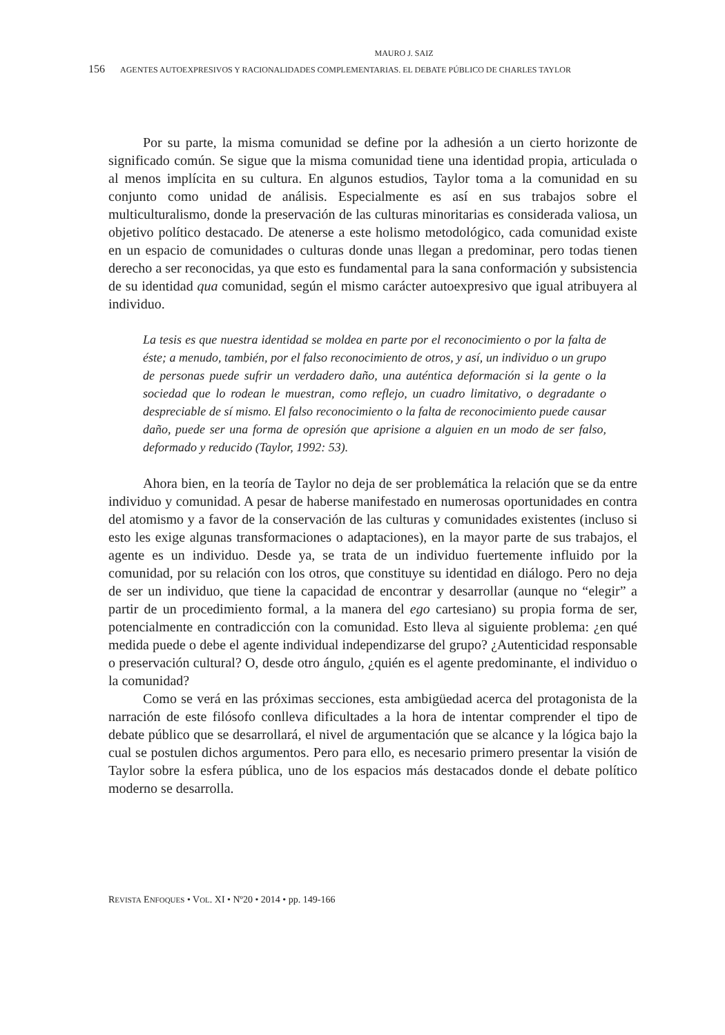MAURO J. SAIZ
156 AGENTES AUTOEXPRESIVOS Y RACIONALIDADES COMPLEMENTARIAS. EL DEBATE PÚBLICO DE CHARLES TAYLOR
Por su parte, la misma comunidad se define por la adhesión a un cierto horizonte de significado común. Se sigue que la misma comunidad tiene una identidad propia, articulada o al menos implícita en su cultura. En algunos estudios, Taylor toma a la comunidad en su conjunto como unidad de análisis. Especialmente es así en sus trabajos sobre el multiculturalismo, donde la preservación de las culturas minoritarias es considerada valiosa, un objetivo político destacado. De atenerse a este holismo metodológico, cada comunidad existe en un espacio de comunidades o culturas donde unas llegan a predominar, pero todas tienen derecho a ser reconocidas, ya que esto es fundamental para la sana conformación y subsistencia de su identidad qua comunidad, según el mismo carácter autoexpresivo que igual atribuyera al individuo.
La tesis es que nuestra identidad se moldea en parte por el reconocimiento o por la falta de éste; a menudo, también, por el falso reconocimiento de otros, y así, un individuo o un grupo de personas puede sufrir un verdadero daño, una auténtica deformación si la gente o la sociedad que lo rodean le muestran, como reflejo, un cuadro limitativo, o degradante o despreciable de sí mismo. El falso reconocimiento o la falta de reconocimiento puede causar daño, puede ser una forma de opresión que aprisione a alguien en un modo de ser falso, deformado y reducido (Taylor, 1992: 53).
Ahora bien, en la teoría de Taylor no deja de ser problemática la relación que se da entre individuo y comunidad. A pesar de haberse manifestado en numerosas oportunidades en contra del atomismo y a favor de la conservación de las culturas y comunidades existentes (incluso si esto les exige algunas transformaciones o adaptaciones), en la mayor parte de sus trabajos, el agente es un individuo. Desde ya, se trata de un individuo fuertemente influido por la comunidad, por su relación con los otros, que constituye su identidad en diálogo. Pero no deja de ser un individuo, que tiene la capacidad de encontrar y desarrollar (aunque no “elegir” a partir de un procedimiento formal, a la manera del ego cartesiano) su propia forma de ser, potencialmente en contradicción con la comunidad. Esto lleva al siguiente problema: ¿en qué medida puede o debe el agente individual independizarse del grupo? ¿Autenticidad responsable o preservación cultural? O, desde otro ángulo, ¿quién es el agente predominante, el individuo o la comunidad?
Como se verá en las próximas secciones, esta ambigüedad acerca del protagonista de la narración de este filósofo conlleva dificultades a la hora de intentar comprender el tipo de debate público que se desarrollará, el nivel de argumentación que se alcance y la lógica bajo la cual se postulen dichos argumentos. Pero para ello, es necesario primero presentar la visión de Taylor sobre la esfera pública, uno de los espacios más destacados donde el debate político moderno se desarrolla.
REVISTA ENFOQUES • VOL. XI • Nº20 • 2014 • pp. 149-166